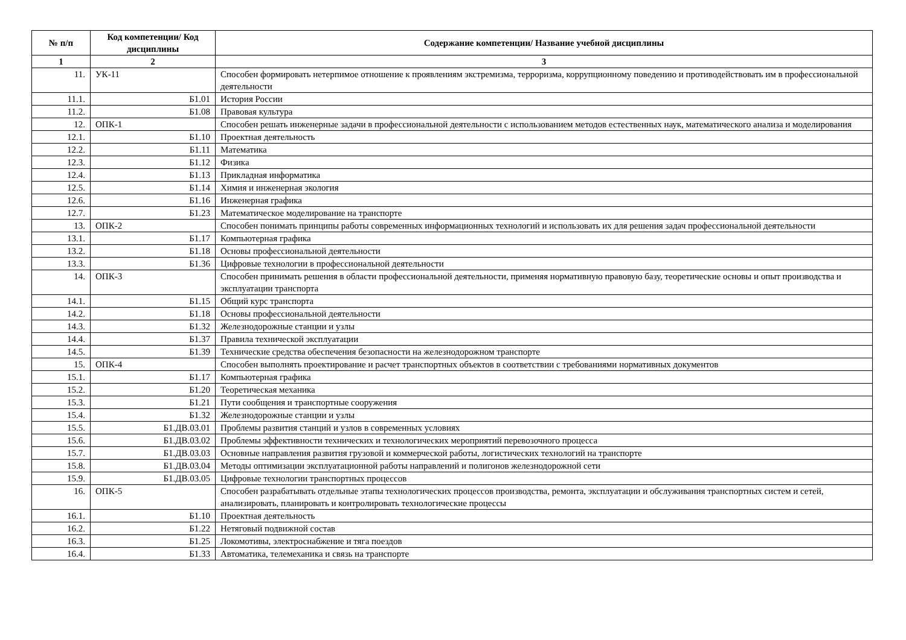| № п/п | Код компетенции/ Код дисциплины | Содержание компетенции/ Название учебной дисциплины |
| --- | --- | --- |
| 1 | 2 | 3 |
| 11. | УК-11 | Способен формировать нетерпимое отношение к проявлениям экстремизма, терроризма, коррупционному поведению и противодействовать им в профессиональной деятельности |
| 11.1. | Б1.01 | История России |
| 11.2. | Б1.08 | Правовая культура |
| 12. | ОПК-1 | Способен решать инженерные задачи в профессиональной деятельности с использованием методов естественных наук, математического анализа и моделирования |
| 12.1. | Б1.10 | Проектная деятельность |
| 12.2. | Б1.11 | Математика |
| 12.3. | Б1.12 | Физика |
| 12.4. | Б1.13 | Прикладная информатика |
| 12.5. | Б1.14 | Химия и инженерная экология |
| 12.6. | Б1.16 | Инженерная графика |
| 12.7. | Б1.23 | Математическое моделирование на транспорте |
| 13. | ОПК-2 | Способен понимать принципы работы современных информационных технологий и использовать их для решения задач профессиональной деятельности |
| 13.1. | Б1.17 | Компьютерная графика |
| 13.2. | Б1.18 | Основы профессиональной деятельности |
| 13.3. | Б1.36 | Цифровые технологии в профессиональной деятельности |
| 14. | ОПК-3 | Способен принимать решения в области профессиональной деятельности, применяя нормативную правовую базу, теоретические основы и опыт производства и эксплуатации транспорта |
| 14.1. | Б1.15 | Общий курс транспорта |
| 14.2. | Б1.18 | Основы профессиональной деятельности |
| 14.3. | Б1.32 | Железнодорожные станции и узлы |
| 14.4. | Б1.37 | Правила технической эксплуатации |
| 14.5. | Б1.39 | Технические средства обеспечения безопасности на железнодорожном транспорте |
| 15. | ОПК-4 | Способен выполнять проектирование и расчет транспортных объектов в соответствии с требованиями нормативных документов |
| 15.1. | Б1.17 | Компьютерная графика |
| 15.2. | Б1.20 | Теоретическая механика |
| 15.3. | Б1.21 | Пути сообщения и транспортные сооружения |
| 15.4. | Б1.32 | Железнодорожные станции и узлы |
| 15.5. | Б1.ДВ.03.01 | Проблемы развития станций и узлов в современных условиях |
| 15.6. | Б1.ДВ.03.02 | Проблемы эффективности технических и технологических мероприятий перевозочного процесса |
| 15.7. | Б1.ДВ.03.03 | Основные направления развития грузовой и коммерческой работы, логистических технологий на транспорте |
| 15.8. | Б1.ДВ.03.04 | Методы оптимизации эксплуатационной работы направлений и полигонов железнодорожной сети |
| 15.9. | Б1.ДВ.03.05 | Цифровые технологии транспортных процессов |
| 16. | ОПК-5 | Способен разрабатывать отдельные этапы технологических процессов производства, ремонта, эксплуатации и обслуживания транспортных систем и сетей, анализировать, планировать и контролировать технологические процессы |
| 16.1. | Б1.10 | Проектная деятельность |
| 16.2. | Б1.22 | Нетяговый подвижной состав |
| 16.3. | Б1.25 | Локомотивы, электроснабжение и тяга поездов |
| 16.4. | Б1.33 | Автоматика, телемеханика и связь на транспорте |